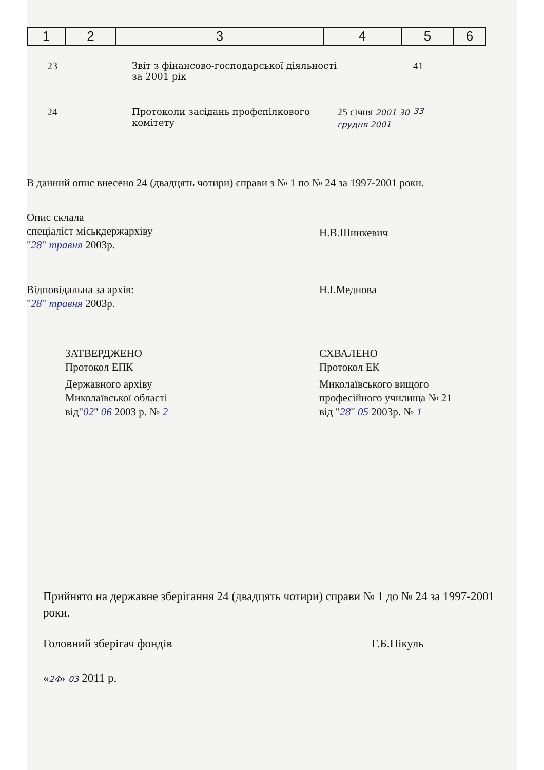| 1 | 2 | 3 | 4 | 5 | 6 |
| 23 | Звіт з фінансово-господарської діяльності за 2001 рік | | 41 |
| 24 | Протоколи засідань профспілкового комітету | 25 січня 2001 30 грудня 2001 | 33 |
В данний опис внесено 24 (двадцять чотири) справи з № 1 по № 24 за 1997-2001 роки.
Опис склала
спеціаліст міськдержархіву
"28" травня 2003р.
Н.В.Шинкевич
Відповідальна за архів:
"28" травня 2003р.
Н.І.Меднова
ЗАТВЕРДЖЕНО
Протокол ЕПК
Державного архіву
Миколаївської області
від"02" 06 2003 р. № 2
СХВАЛЕНО
Протокол ЕК
Миколаївського вищого
професійного училища № 21
від "28" 05 2003р. № 1
Прийнято на державне зберігання 24 (двадцять чотири) справи № 1 до № 24 за 1997-2001 роки.
Головний зберігач фондів Г.Б.Пікуль
«24» 03 2011 р.